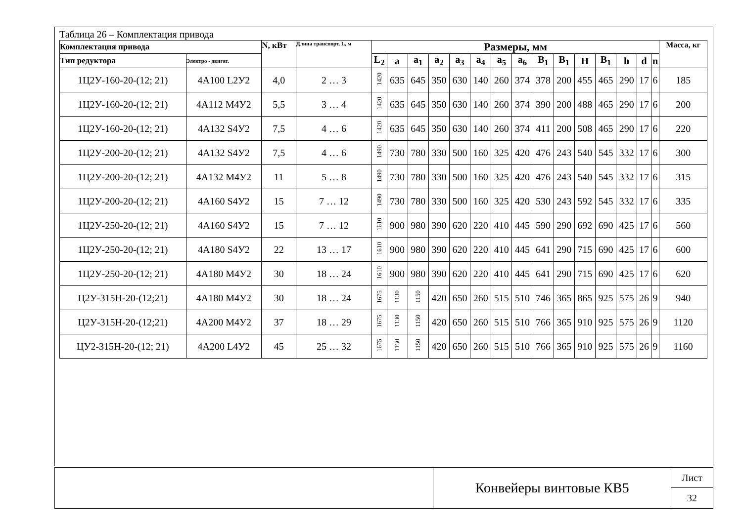Таблица 26 – Комплектация привода
| Комплектация привода | | N, кВт | Длина транспорт. L, м | Размеры, мм | | | | | | | | | | | | | | | Масса, кг |
| --- | --- | --- | --- | --- | --- | --- | --- | --- | --- | --- | --- | --- | --- | --- | --- | --- | --- | --- | --- |
| Тип редуктора | Электро - двигат. | | | L<sub>2</sub> | a | a<sub>1</sub> | a<sub>2</sub> | a<sub>3</sub> | a<sub>4</sub> | a<sub>5</sub> | a<sub>6</sub> | B<sub>1</sub> | B<sub>1</sub> | H | B<sub>1</sub> | h | d | n | |
| 1Ц2У-160-20-(12; 21) | 4А100 L2У2 | 4,0 | 2 … 3 | 1420 | 635 | 645 | 350 | 630 | 140 | 260 | 374 | 378 | 200 | 455 | 465 | 290 | 17 | 6 | 185 |
| 1Ц2У-160-20-(12; 21) | 4А112 М4У2 | 5,5 | 3 … 4 | 1420 | 635 | 645 | 350 | 630 | 140 | 260 | 374 | 390 | 200 | 488 | 465 | 290 | 17 | 6 | 200 |
| 1Ц2У-160-20-(12; 21) | 4А132 S4У2 | 7,5 | 4 … 6 | 1420 | 635 | 645 | 350 | 630 | 140 | 260 | 374 | 411 | 200 | 508 | 465 | 290 | 17 | 6 | 220 |
| 1Ц2У-200-20-(12; 21) | 4А132 S4У2 | 7,5 | 4 … 6 | 1490 | 730 | 780 | 330 | 500 | 160 | 325 | 420 | 476 | 243 | 540 | 545 | 332 | 17 | 6 | 300 |
| 1Ц2У-200-20-(12; 21) | 4А132 М4У2 | 11 | 5 … 8 | 1490 | 730 | 780 | 330 | 500 | 160 | 325 | 420 | 476 | 243 | 540 | 545 | 332 | 17 | 6 | 315 |
| 1Ц2У-200-20-(12; 21) | 4А160 S4У2 | 15 | 7 … 12 | 1490 | 730 | 780 | 330 | 500 | 160 | 325 | 420 | 530 | 243 | 592 | 545 | 332 | 17 | 6 | 335 |
| 1Ц2У-250-20-(12; 21) | 4А160 S4У2 | 15 | 7 … 12 | 1610 | 900 | 980 | 390 | 620 | 220 | 410 | 445 | 590 | 290 | 692 | 690 | 425 | 17 | 6 | 560 |
| 1Ц2У-250-20-(12; 21) | 4А180 S4У2 | 22 | 13 … 17 | 1610 | 900 | 980 | 390 | 620 | 220 | 410 | 445 | 641 | 290 | 715 | 690 | 425 | 17 | 6 | 600 |
| 1Ц2У-250-20-(12; 21) | 4А180 М4У2 | 30 | 18 … 24 | 1610 | 900 | 980 | 390 | 620 | 220 | 410 | 445 | 641 | 290 | 715 | 690 | 425 | 17 | 6 | 620 |
| Ц2У-315Н-20-(12;21) | 4А180 М4У2 | 30 | 18 … 24 | 1675 | 1130 | 1150 | 420 | 650 | 260 | 515 | 510 | 746 | 365 | 865 | 925 | 575 | 26 | 9 | 940 |
| Ц2У-315Н-20-(12;21) | 4А200 М4У2 | 37 | 18 … 29 | 1675 | 1130 | 1150 | 420 | 650 | 260 | 515 | 510 | 766 | 365 | 910 | 925 | 575 | 26 | 9 | 1120 |
| ЦУ2-315Н-20-(12; 21) | 4А200 L4У2 | 45 | 25 … 32 | 1675 | 1130 | 1150 | 420 | 650 | 260 | 515 | 510 | 766 | 365 | 910 | 925 | 575 | 26 | 9 | 1160 |
Конвейеры винтовые КВ5
Лист
32